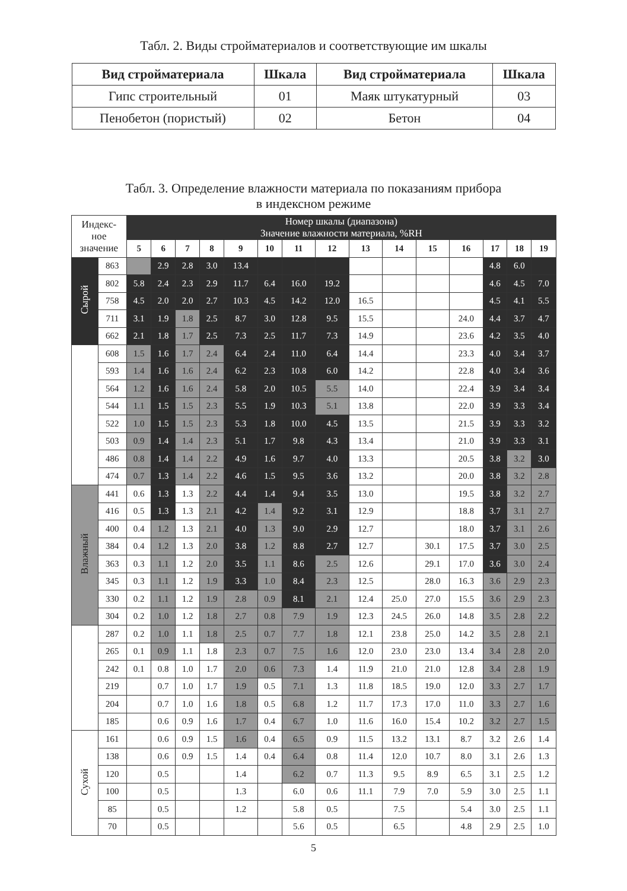Табл. 2. Виды стройматериалов и соответствующие им шкалы
| Вид стройматериала | Шкала | Вид стройматериала | Шкала |
| --- | --- | --- | --- |
| Гипс строительный | 01 | Маяк штукатурный | 03 |
| Пенобетон (пористый) | 02 | Бетон | 04 |
Табл. 3. Определение влажности материала по показаниям прибора
в индексном режиме
| Индекс- ное значение | | Номер шкалы (диапазона) Значение влажности материала, %RH | | | | | | | | | | | | | | |
| --- | --- | --- | --- | --- | --- | --- | --- | --- | --- | --- | --- | --- | --- | --- | --- | --- |
| | | 5 | 6 | 7 | 8 | 9 | 10 | 11 | 12 | 13 | 14 | 15 | 16 | 17 | 18 | 19 |
| Сырой | 863 | | 2.9 | 2.8 | 3.0 | 13.4 | | | | | | | | 4.8 | 6.0 | |
| | 802 | 5.8 | 2.4 | 2.3 | 2.9 | 11.7 | 6.4 | 16.0 | 19.2 | | | | | 4.6 | 4.5 | 7.0 |
| | 758 | 4.5 | 2.0 | 2.0 | 2.7 | 10.3 | 4.5 | 14.2 | 12.0 | 16.5 | | | | 4.5 | 4.1 | 5.5 |
| | 711 | 3.1 | 1.9 | 1.8 | 2.5 | 8.7 | 3.0 | 12.8 | 9.5 | 15.5 | | | 24.0 | 4.4 | 3.7 | 4.7 |
| | 662 | 2.1 | 1.8 | 1.7 | 2.5 | 7.3 | 2.5 | 11.7 | 7.3 | 14.9 | | | 23.6 | 4.2 | 3.5 | 4.0 |
| | 608 | 1.5 | 1.6 | 1.7 | 2.4 | 6.4 | 2.4 | 11.0 | 6.4 | 14.4 | | | 23.3 | 4.0 | 3.4 | 3.7 |
| | 593 | 1.4 | 1.6 | 1.6 | 2.4 | 6.2 | 2.3 | 10.8 | 6.0 | 14.2 | | | 22.8 | 4.0 | 3.4 | 3.6 |
| | 564 | 1.2 | 1.6 | 1.6 | 2.4 | 5.8 | 2.0 | 10.5 | 5.5 | 14.0 | | | 22.4 | 3.9 | 3.4 | 3.4 |
| | 544 | 1.1 | 1.5 | 1.5 | 2.3 | 5.5 | 1.9 | 10.3 | 5.1 | 13.8 | | | 22.0 | 3.9 | 3.3 | 3.4 |
| | 522 | 1.0 | 1.5 | 1.5 | 2.3 | 5.3 | 1.8 | 10.0 | 4.5 | 13.5 | | | 21.5 | 3.9 | 3.3 | 3.2 |
| | 503 | 0.9 | 1.4 | 1.4 | 2.3 | 5.1 | 1.7 | 9.8 | 4.3 | 13.4 | | | 21.0 | 3.9 | 3.3 | 3.1 |
| | 486 | 0.8 | 1.4 | 1.4 | 2.2 | 4.9 | 1.6 | 9.7 | 4.0 | 13.3 | | | 20.5 | 3.8 | 3.2 | 3.0 |
| | 474 | 0.7 | 1.3 | 1.4 | 2.2 | 4.6 | 1.5 | 9.5 | 3.6 | 13.2 | | | 20.0 | 3.8 | 3.2 | 2.8 |
| Влажный | 441 | 0.6 | 1.3 | 1.3 | 2.2 | 4.4 | 1.4 | 9.4 | 3.5 | 13.0 | | | 19.5 | 3.8 | 3.2 | 2.7 |
| | 416 | 0.5 | 1.3 | 1.3 | 2.1 | 4.2 | 1.4 | 9.2 | 3.1 | 12.9 | | | 18.8 | 3.7 | 3.1 | 2.7 |
| | 400 | 0.4 | 1.2 | 1.3 | 2.1 | 4.0 | 1.3 | 9.0 | 2.9 | 12.7 | | | 18.0 | 3.7 | 3.1 | 2.6 |
| | 384 | 0.4 | 1.2 | 1.3 | 2.0 | 3.8 | 1.2 | 8.8 | 2.7 | 12.7 | | 30.1 | 17.5 | 3.7 | 3.0 | 2.5 |
| | 363 | 0.3 | 1.1 | 1.2 | 2.0 | 3.5 | 1.1 | 8.6 | 2.5 | 12.6 | | 29.1 | 17.0 | 3.6 | 3.0 | 2.4 |
| | 345 | 0.3 | 1.1 | 1.2 | 1.9 | 3.3 | 1.0 | 8.4 | 2.3 | 12.5 | | 28.0 | 16.3 | 3.6 | 2.9 | 2.3 |
| | 330 | 0.2 | 1.1 | 1.2 | 1.9 | 2.8 | 0.9 | 8.1 | 2.1 | 12.4 | 25.0 | 27.0 | 15.5 | 3.6 | 2.9 | 2.3 |
| | 304 | 0.2 | 1.0 | 1.2 | 1.8 | 2.7 | 0.8 | 7.9 | 1.9 | 12.3 | 24.5 | 26.0 | 14.8 | 3.5 | 2.8 | 2.2 |
| | 287 | 0.2 | 1.0 | 1.1 | 1.8 | 2.5 | 0.7 | 7.7 | 1.8 | 12.1 | 23.8 | 25.0 | 14.2 | 3.5 | 2.8 | 2.1 |
| | 265 | 0.1 | 0.9 | 1.1 | 1.8 | 2.3 | 0.7 | 7.5 | 1.6 | 12.0 | 23.0 | 23.0 | 13.4 | 3.4 | 2.8 | 2.0 |
| | 242 | 0.1 | 0.8 | 1.0 | 1.7 | 2.0 | 0.6 | 7.3 | 1.4 | 11.9 | 21.0 | 21.0 | 12.8 | 3.4 | 2.8 | 1.9 |
| | 219 | | 0.7 | 1.0 | 1.7 | 1.9 | 0.5 | 7.1 | 1.3 | 11.8 | 18.5 | 19.0 | 12.0 | 3.3 | 2.7 | 1.7 |
| | 204 | | 0.7 | 1.0 | 1.6 | 1.8 | 0.5 | 6.8 | 1.2 | 11.7 | 17.3 | 17.0 | 11.0 | 3.3 | 2.7 | 1.6 |
| | 185 | | 0.6 | 0.9 | 1.6 | 1.7 | 0.4 | 6.7 | 1.0 | 11.6 | 16.0 | 15.4 | 10.2 | 3.2 | 2.7 | 1.5 |
| Сухой | 161 | | 0.6 | 0.9 | 1.5 | 1.6 | 0.4 | 6.5 | 0.9 | 11.5 | 13.2 | 13.1 | 8.7 | 3.2 | 2.6 | 1.4 |
| | 138 | | 0.6 | 0.9 | 1.5 | 1.4 | 0.4 | 6.4 | 0.8 | 11.4 | 12.0 | 10.7 | 8.0 | 3.1 | 2.6 | 1.3 |
| | 120 | | 0.5 | | | 1.4 | | 6.2 | 0.7 | 11.3 | 9.5 | 8.9 | 6.5 | 3.1 | 2.5 | 1.2 |
| | 100 | | 0.5 | | | 1.3 | | 6.0 | 0.6 | 11.1 | 7.9 | 7.0 | 5.9 | 3.0 | 2.5 | 1.1 |
| | 85 | | 0.5 | | | 1.2 | | 5.8 | 0.5 | | 7.5 | | 5.4 | 3.0 | 2.5 | 1.1 |
| | 70 | | 0.5 | | | | | 5.6 | 0.5 | | 6.5 | | 4.8 | 2.9 | 2.5 | 1.0 |
5